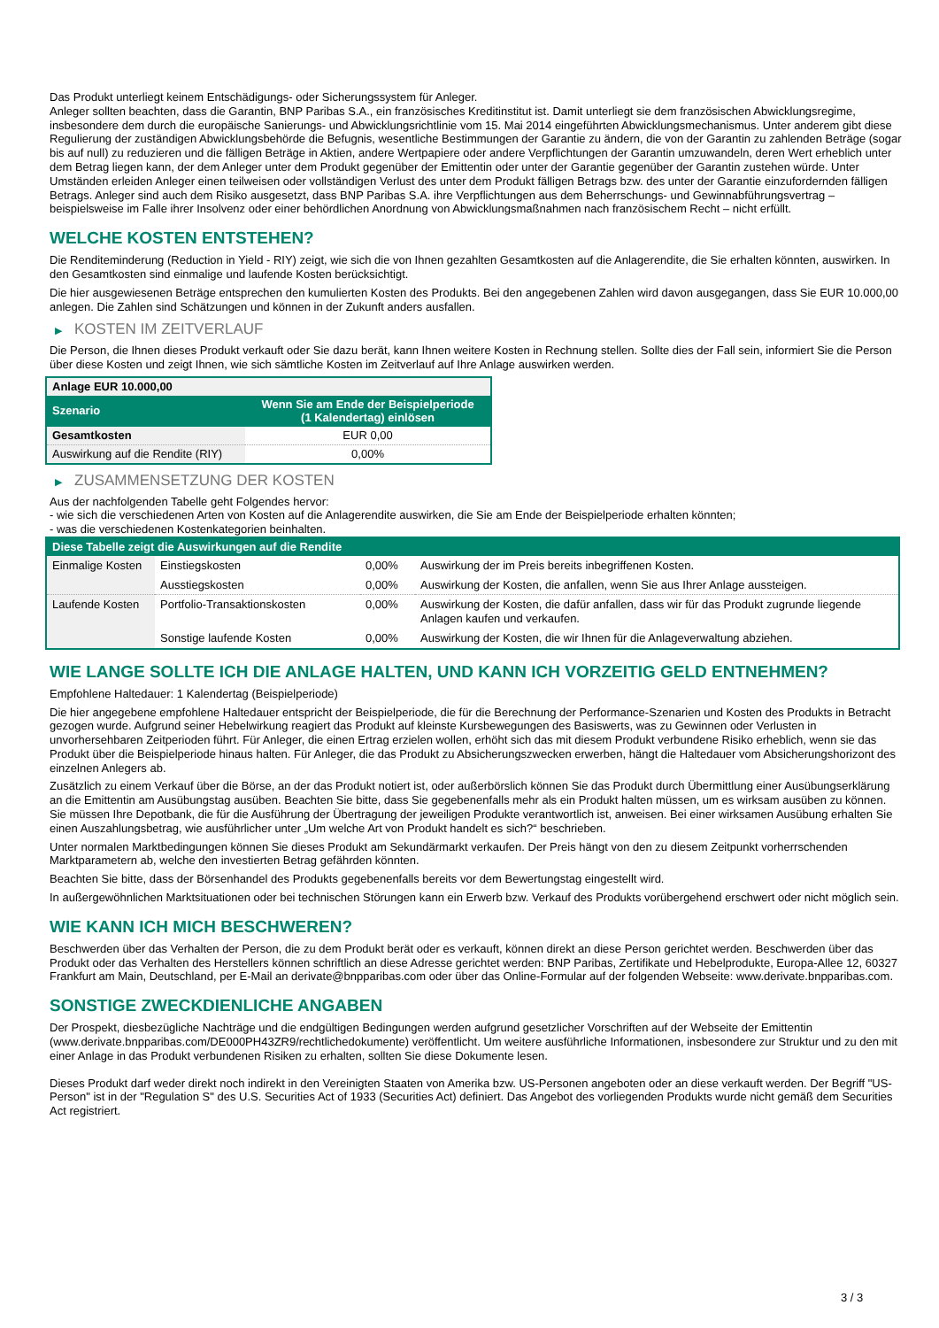Das Produkt unterliegt keinem Entschädigungs- oder Sicherungssystem für Anleger.
Anleger sollten beachten, dass die Garantin, BNP Paribas S.A., ein französisches Kreditinstitut ist. Damit unterliegt sie dem französischen Abwicklungsregime, insbesondere dem durch die europäische Sanierungs- und Abwicklungsrichtlinie vom 15. Mai 2014 eingeführten Abwicklungsmechanismus. Unter anderem gibt diese Regulierung der zuständigen Abwicklungsbehörde die Befugnis, wesentliche Bestimmungen der Garantie zu ändern, die von der Garantin zu zahlenden Beträge (sogar bis auf null) zu reduzieren und die fälligen Beträge in Aktien, andere Wertpapiere oder andere Verpflichtungen der Garantin umzuwandeln, deren Wert erheblich unter dem Betrag liegen kann, der dem Anleger unter dem Produkt gegenüber der Emittentin oder unter der Garantie gegenüber der Garantin zustehen würde. Unter Umständen erleiden Anleger einen teilweisen oder vollständigen Verlust des unter dem Produkt fälligen Betrags bzw. des unter der Garantie einzufordernden fälligen Betrags. Anleger sind auch dem Risiko ausgesetzt, dass BNP Paribas S.A. ihre Verpflichtungen aus dem Beherrschungs- und Gewinnabführungsvertrag – beispielsweise im Falle ihrer Insolvenz oder einer behördlichen Anordnung von Abwicklungsmaßnahmen nach französischem Recht – nicht erfüllt.
WELCHE KOSTEN ENTSTEHEN?
Die Renditeminderung (Reduction in Yield - RIY) zeigt, wie sich die von Ihnen gezahlten Gesamtkosten auf die Anlagerendite, die Sie erhalten könnten, auswirken. In den Gesamtkosten sind einmalige und laufende Kosten berücksichtigt.
Die hier ausgewiesenen Beträge entsprechen den kumulierten Kosten des Produkts. Bei den angegebenen Zahlen wird davon ausgegangen, dass Sie EUR 10.000,00 anlegen. Die Zahlen sind Schätzungen und können in der Zukunft anders ausfallen.
▶ KOSTEN IM ZEITVERLAUF
Die Person, die Ihnen dieses Produkt verkauft oder Sie dazu berät, kann Ihnen weitere Kosten in Rechnung stellen. Sollte dies der Fall sein, informiert Sie die Person über diese Kosten und zeigt Ihnen, wie sich sämtliche Kosten im Zeitverlauf auf Ihre Anlage auswirken werden.
| Anlage EUR 10.000,00 | |
| --- | --- |
| Szenario | Wenn Sie am Ende der Beispielperiode (1 Kalendertag) einlösen |
| Gesamtkosten | EUR 0,00 |
| Auswirkung auf die Rendite (RIY) | 0,00% |
▶ ZUSAMMENSETZUNG DER KOSTEN
Aus der nachfolgenden Tabelle geht Folgendes hervor:
- wie sich die verschiedenen Arten von Kosten auf die Anlagerendite auswirken, die Sie am Ende der Beispielperiode erhalten könnten;
- was die verschiedenen Kostenkategorien beinhalten.
| Diese Tabelle zeigt die Auswirkungen auf die Rendite | | | |
| --- | --- | --- | --- |
| Einmalige Kosten | Einstiegskosten | 0,00% | Auswirkung der im Preis bereits inbegriffenen Kosten. |
| | Ausstiegskosten | 0,00% | Auswirkung der Kosten, die anfallen, wenn Sie aus Ihrer Anlage aussteigen. |
| Laufende Kosten | Portfolio-Transaktionskosten | 0,00% | Auswirkung der Kosten, die dafür anfallen, dass wir für das Produkt zugrunde liegende Anlagen kaufen und verkaufen. |
| | Sonstige laufende Kosten | 0,00% | Auswirkung der Kosten, die wir Ihnen für die Anlageverwaltung abziehen. |
WIE LANGE SOLLTE ICH DIE ANLAGE HALTEN, UND KANN ICH VORZEITIG GELD ENTNEHMEN?
Empfohlene Haltedauer: 1 Kalendertag (Beispielperiode)
Die hier angegebene empfohlene Haltedauer entspricht der Beispielperiode, die für die Berechnung der Performance-Szenarien und Kosten des Produkts in Betracht gezogen wurde. Aufgrund seiner Hebelwirkung reagiert das Produkt auf kleinste Kursbewegungen des Basiswerts, was zu Gewinnen oder Verlusten in unvorhersehbaren Zeitperioden führt. Für Anleger, die einen Ertrag erzielen wollen, erhöht sich das mit diesem Produkt verbundene Risiko erheblich, wenn sie das Produkt über die Beispielperiode hinaus halten. Für Anleger, die das Produkt zu Absicherungszwecken erwerben, hängt die Haltedauer vom Absicherungshorizont des einzelnen Anlegers ab.
Zusätzlich zu einem Verkauf über die Börse, an der das Produkt notiert ist, oder außerbörslich können Sie das Produkt durch Übermittlung einer Ausübungserklärung an die Emittentin am Ausübungstag ausüben. Beachten Sie bitte, dass Sie gegebenenfalls mehr als ein Produkt halten müssen, um es wirksam ausüben zu können. Sie müssen Ihre Depotbank, die für die Ausführung der Übertragung der jeweiligen Produkte verantwortlich ist, anweisen. Bei einer wirksamen Ausübung erhalten Sie einen Auszahlungsbetrag, wie ausführlicher unter „Um welche Art von Produkt handelt es sich?“ beschrieben.
Unter normalen Marktbedingungen können Sie dieses Produkt am Sekundärmarkt verkaufen. Der Preis hängt von den zu diesem Zeitpunkt vorherrschenden Marktparametern ab, welche den investierten Betrag gefährden könnten.
Beachten Sie bitte, dass der Börsenhandel des Produkts gegebenenfalls bereits vor dem Bewertungstag eingestellt wird.
In außergewöhnlichen Marktsituationen oder bei technischen Störungen kann ein Erwerb bzw. Verkauf des Produkts vorübergehend erschwert oder nicht möglich sein.
WIE KANN ICH MICH BESCHWEREN?
Beschwerden über das Verhalten der Person, die zu dem Produkt berät oder es verkauft, können direkt an diese Person gerichtet werden. Beschwerden über das Produkt oder das Verhalten des Herstellers können schriftlich an diese Adresse gerichtet werden: BNP Paribas, Zertifikate und Hebelprodukte, Europa-Allee 12, 60327 Frankfurt am Main, Deutschland, per E-Mail an derivate@bnpparibas.com oder über das Online-Formular auf der folgenden Webseite: www.derivate.bnpparibas.com.
SONSTIGE ZWECKDIENLICHE ANGABEN
Der Prospekt, diesbezügliche Nachträge und die endgültigen Bedingungen werden aufgrund gesetzlicher Vorschriften auf der Webseite der Emittentin (www.derivate.bnpparibas.com/DE000PH43ZR9/rechtlichedokumente) veröffentlicht. Um weitere ausführliche Informationen, insbesondere zur Struktur und zu den mit einer Anlage in das Produkt verbundenen Risiken zu erhalten, sollten Sie diese Dokumente lesen.
Dieses Produkt darf weder direkt noch indirekt in den Vereinigten Staaten von Amerika bzw. US-Personen angeboten oder an diese verkauft werden. Der Begriff "US-Person" ist in der "Regulation S" des U.S. Securities Act of 1933 (Securities Act) definiert. Das Angebot des vorliegenden Produkts wurde nicht gemäß dem Securities Act registriert.
3 / 3